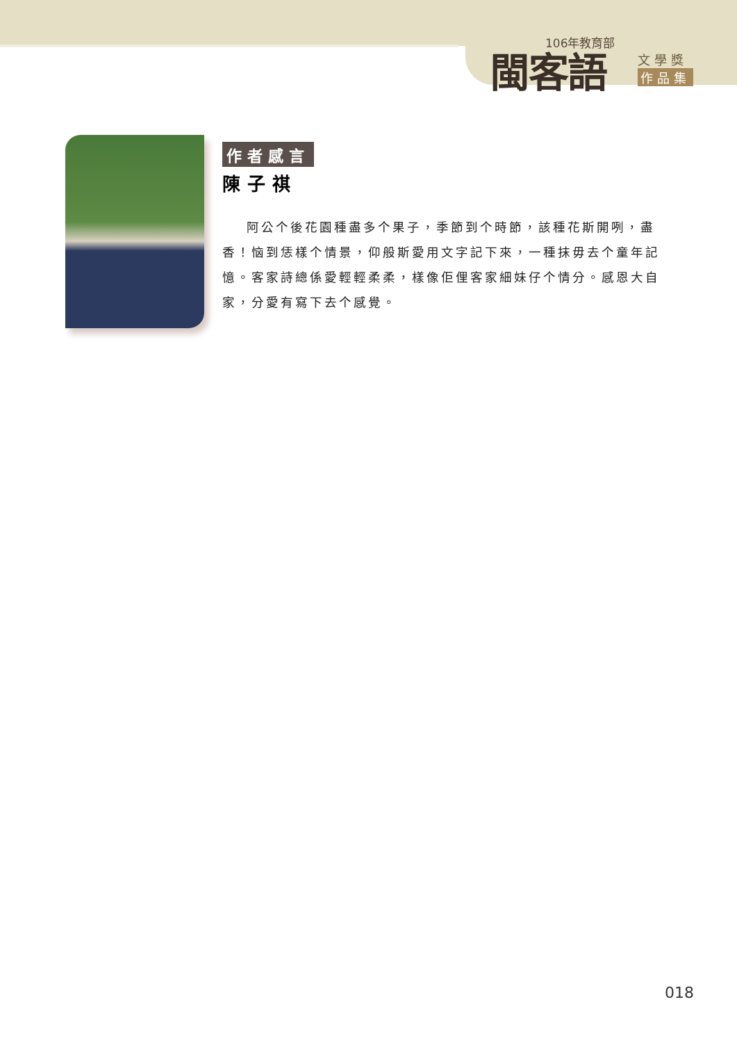106年教育部
閩客語 文學獎
作品集
作者感言
陳子祺
阿公个後花園種盡多个果子，季節到个時節，該種花斯開咧，盡香！恼到恁樣个情景，仰般斯愛用文字記下來，一種抹毋去个童年記憶。客家詩總係愛輕輕柔柔，樣像佢俚客家細妹仔个情分。感恩大自家，分愛有寫下去个感覺。
018